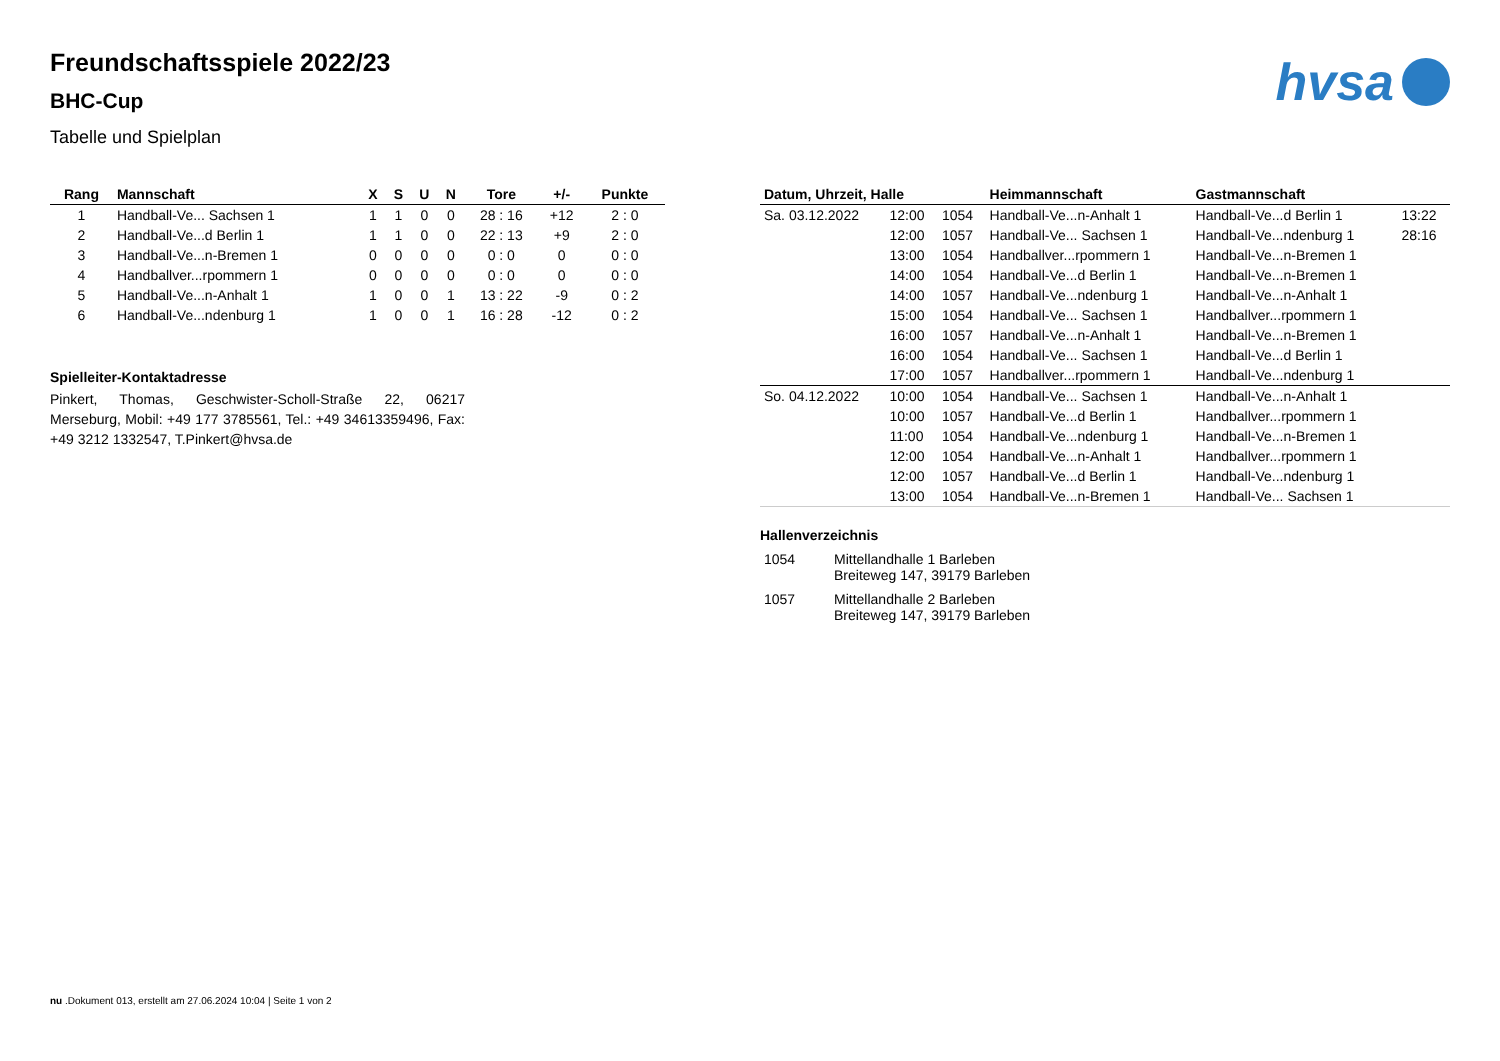hvsa
Freundschaftsspiele 2022/23
BHC-Cup
Tabelle und Spielplan
| Rang | Mannschaft | X | S | U | N | Tore | +/- | Punkte |
| --- | --- | --- | --- | --- | --- | --- | --- | --- |
| 1 | Handball-Ve... Sachsen 1 | 1 | 1 | 0 | 0 | 28 : 16 | +12 | 2 : 0 |
| 2 | Handball-Ve...d Berlin 1 | 1 | 1 | 0 | 0 | 22 : 13 | +9 | 2 : 0 |
| 3 | Handball-Ve...n-Bremen 1 | 0 | 0 | 0 | 0 | 0 : 0 | 0 | 0 : 0 |
| 4 | Handballver...rpommern 1 | 0 | 0 | 0 | 0 | 0 : 0 | 0 | 0 : 0 |
| 5 | Handball-Ve...n-Anhalt 1 | 1 | 0 | 0 | 1 | 13 : 22 | -9 | 0 : 2 |
| 6 | Handball-Ve...ndenburg 1 | 1 | 0 | 0 | 1 | 16 : 28 | -12 | 0 : 2 |
Spielleiter-Kontaktadresse
Pinkert, Thomas, Geschwister-Scholl-Straße 22, 06217 Merseburg, Mobil: +49 177 3785561, Tel.: +49 34613359496, Fax: +49 3212 1332547, T.Pinkert@hvsa.de
| Datum, Uhrzeit, Halle | | | Heimmannschaft | Gastmannschaft | |
| --- | --- | --- | --- | --- | --- |
| Sa. 03.12.2022 | 12:00 | 1054 | Handball-Ve...n-Anhalt 1 | Handball-Ve...d Berlin 1 | 13:22 |
| | 12:00 | 1057 | Handball-Ve... Sachsen 1 | Handball-Ve...ndenburg 1 | 28:16 |
| | 13:00 | 1054 | Handballver...rpommern 1 | Handball-Ve...n-Bremen 1 | |
| | 14:00 | 1054 | Handball-Ve...d Berlin 1 | Handball-Ve...n-Bremen 1 | |
| | 14:00 | 1057 | Handball-Ve...ndenburg 1 | Handball-Ve...n-Anhalt 1 | |
| | 15:00 | 1054 | Handball-Ve... Sachsen 1 | Handballver...rpommern 1 | |
| | 16:00 | 1057 | Handball-Ve...n-Anhalt 1 | Handball-Ve...n-Bremen 1 | |
| | 16:00 | 1054 | Handball-Ve... Sachsen 1 | Handball-Ve...d Berlin 1 | |
| | 17:00 | 1057 | Handballver...rpommern 1 | Handball-Ve...ndenburg 1 | |
| So. 04.12.2022 | 10:00 | 1054 | Handball-Ve... Sachsen 1 | Handball-Ve...n-Anhalt 1 | |
| | 10:00 | 1057 | Handball-Ve...d Berlin 1 | Handballver...rpommern 1 | |
| | 11:00 | 1054 | Handball-Ve...ndenburg 1 | Handball-Ve...n-Bremen 1 | |
| | 12:00 | 1054 | Handball-Ve...n-Anhalt 1 | Handballver...rpommern 1 | |
| | 12:00 | 1057 | Handball-Ve...d Berlin 1 | Handball-Ve...ndenburg 1 | |
| | 13:00 | 1054 | Handball-Ve...n-Bremen 1 | Handball-Ve... Sachsen 1 | |
Hallenverzeichnis
| 1054 | Mittellandhalle 1 Barleben Breiteweg 147, 39179 Barleben |
| 1057 | Mittellandhalle 2 Barleben Breiteweg 147, 39179 Barleben |
nu .Dokument 013, erstellt am 27.06.2024 10:04 | Seite 1 von 2